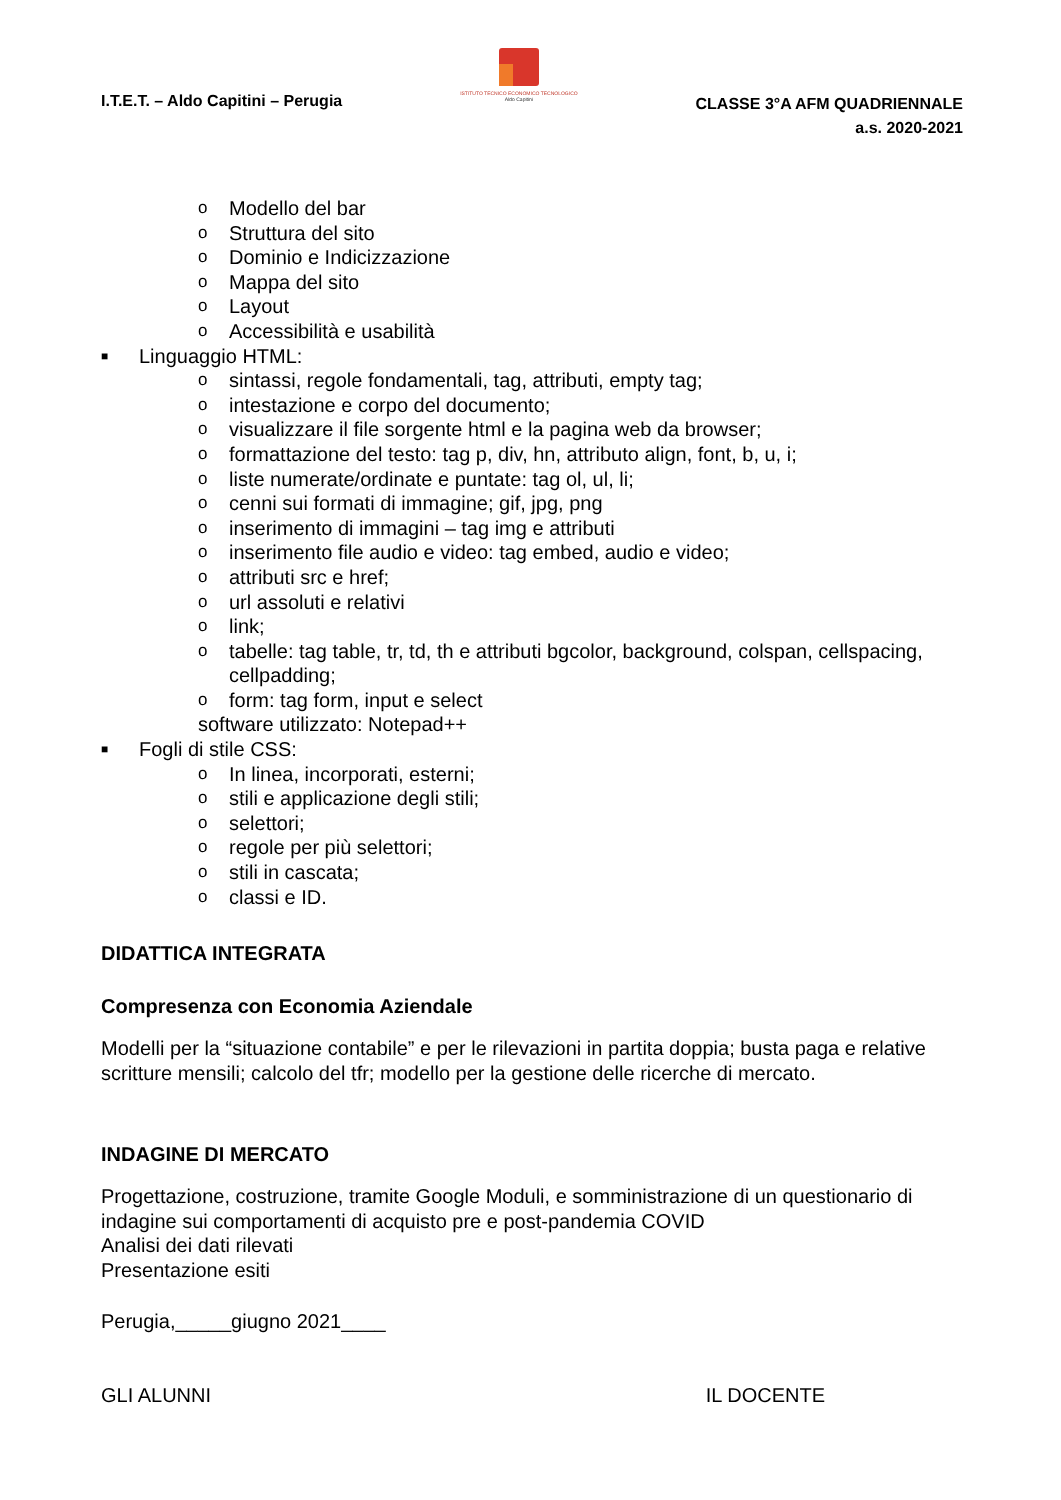I.T.E.T. – Aldo Capitini – Perugia
ISTITUTO TECNICO ECONOMICO TECNOLOGICO
Aldo Capitini
CLASSE 3°A AFM QUADRIENNALE
a.s. 2020-2021
o Modello del bar
o Struttura del sito
o Dominio e Indicizzazione
o Mappa del sito
o Layout
o Accessibilità e usabilità
■ Linguaggio HTML:
o sintassi, regole fondamentali, tag, attributi, empty tag;
o intestazione e corpo del documento;
o visualizzare il file sorgente html e la pagina web da browser;
o formattazione del testo: tag p, div, hn, attributo align, font, b, u, i;
o liste numerate/ordinate e puntate: tag ol, ul, li;
o cenni sui formati di immagine; gif, jpg, png
o inserimento di immagini – tag img e attributi
o inserimento file audio e video: tag embed, audio e video;
o attributi src e href;
o url assoluti e relativi
o link;
o tabelle: tag table, tr, td, th e attributi bgcolor, background, colspan, cellspacing,
cellpadding;
o form: tag form, input e select
software utilizzato: Notepad++
■ Fogli di stile CSS:
o In linea, incorporati, esterni;
o stili e applicazione degli stili;
o selettori;
o regole per più selettori;
o stili in cascata;
o classi e ID.
DIDATTICA INTEGRATA
Compresenza con Economia Aziendale
Modelli per la “situazione contabile” e per le rilevazioni in partita doppia; busta paga e relative scritture mensili; calcolo del tfr; modello per la gestione delle ricerche di mercato.
INDAGINE DI MERCATO
Progettazione, costruzione, tramite Google Moduli, e somministrazione di un questionario di indagine sui comportamenti di acquisto pre e post-pandemia COVID
Analisi dei dati rilevati
Presentazione esiti
Perugia,_____giugno 2021____
GLI ALUNNI IL DOCENTE